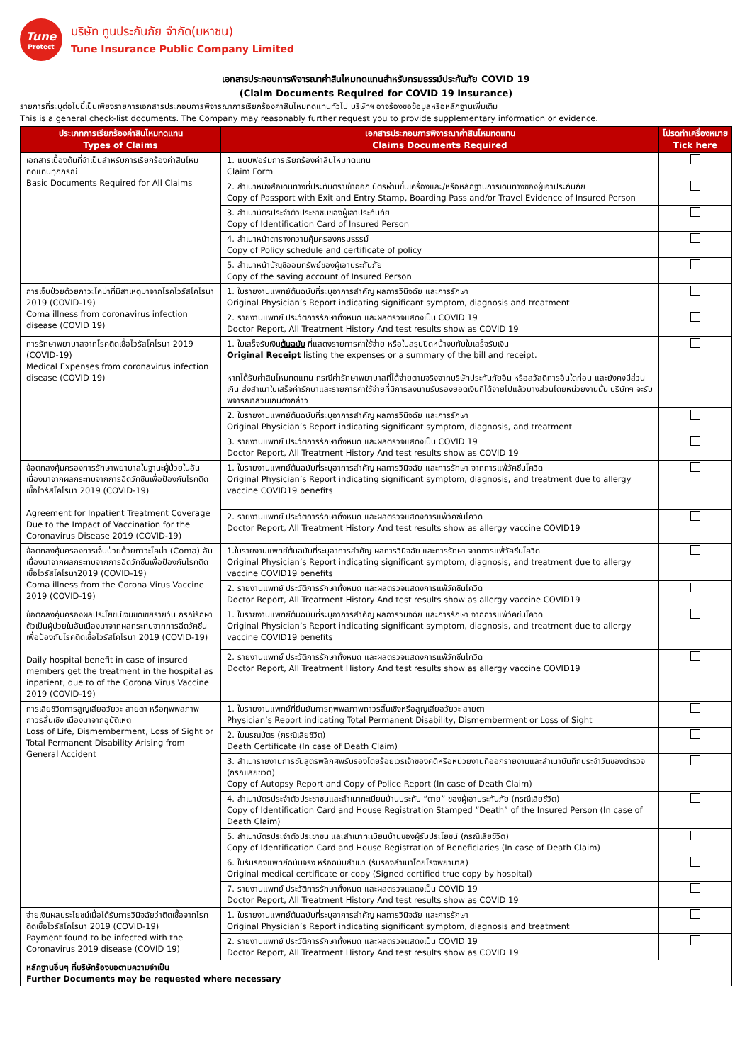Tune
Protect
บริษัท ทูนประกันภัย จำกัด(มหาชน)
Tune Insurance Public Company Limited
เอกสารประกอบการพิจารณาค่าสินไหมทดแทนสำหรับกรมธรรม์ประกันภัย COVID 19
(Claim Documents Required for COVID 19 Insurance)
รายการที่ระบุต่อไปนี้เป็นเพียงรายการเอกสารประกอบการพิจารณาการเรียกร้องค่าสินไหมทดแทนทั่วไป บริษัทฯ อาจร้องขอข้อมูลหรือหลักฐานเพิ่มเติม
This is a general check-list documents. The Company may reasonably further request you to provide supplementary information or evidence.
| ประเภทการเรียกร้องค่าสินไหมทดแทน Types of Claims | เอกสารประกอบการพิจารณาค่าสินไหมทดแทน Claims Documents Required | โปรดทำเครื่องหมาย Tick here |
| --- | --- | --- |
| เอกสารเบื้องต้นที่จำเป็นสำหรับการเรียกร้องค่าสินไหมทดแทนทุกกรณี Basic Documents Required for All Claims | 1. แบบฟอร์มการเรียกร้องค่าสินไหมทดแทน Claim Form | |
| | 2. สำเนาหนังสือเดินทางที่ประทับตราเข้าออก บัตรผ่านขึ้นเครื่องและ/หรือหลักฐานการเดินทางของผู้เอาประกันภัย Copy of Passport with Exit and Entry Stamp, Boarding Pass and/or Travel Evidence of Insured Person | |
| | 3. สำเนาบัตรประจำตัวประชาชนของผู้เอาประกันภัย Copy of Identification Card of Insured Person | |
| | 4. สำเนาหน้าตารางความคุ้มครองกรมธรรม์ Copy of Policy schedule and certificate of policy | |
| | 5. สำเนาหน้าบัญชีออมทรัพย์ของผู้เอาประกันภัย Copy of the saving account of Insured Person | |
| การเจ็บป่วยด้วยภาวะโคม่าที่มีสาเหตุมาจากโรคไวรัสโคโรนา 2019 (COVID-19) Coma illness from coronavirus infection disease (COVID 19) | 1. ใบรายงานแพทย์ต้นฉบับที่ระบุอาการสำคัญ ผลการวินิจฉัย และการรักษา Original Physician’s Report indicating significant symptom, diagnosis and treatment | |
| | 2. รายงานแพทย์ ประวัติการรักษาทั้งหมด และผลตรวจแสดงเป็น COVID 19 Doctor Report, All Treatment History And test results show as COVID 19 | |
| การรักษาพยาบาลจากโรคติดเชื้อไวรัสโคโรนา 2019 (COVID-19) Medical Expenses from coronavirus infection disease (COVID 19) | 1. ใบเสร็จรับเงิน ต้นฉบับ ที่แสดงรายการค่าใช้จ่าย หรือใบสรุปปิดหน้างบกับใบเสร็จรับเงิน Original Receipt listing the expenses or a summary of the bill and receipt. หากได้รับค่าสินไหมทดแทน กรณีค่ารักษาพยาบาลที่ได้จ่ายตามจริงจากบริษัทประกันภัยอื่น หรือสวัสดิการอื่นใดก่อน และยังคงมีส่วนเกิน ส่งสำเนาใบเสร็จค่ารักษาและรายการค่าใช้จ่ายที่มีการลงนามรับรองยอดเงินที่ได้จ่ายไปแล้วบางส่วนโดยหน่วยงานนั้น บริษัทฯ จะรับพิจารณาส่วนเกินดังกล่าว | |
| | 2. ใบรายงานแพทย์ต้นฉบับที่ระบุอาการสำคัญ ผลการวินิจฉัย และการรักษา Original Physician’s Report indicating significant symptom, diagnosis, and treatment | |
| | 3. รายงานแพทย์ ประวัติการรักษาทั้งหมด และผลตรวจแสดงเป็น COVID 19 Doctor Report, All Treatment History And test results show as COVID 19 | |
| ข้อตกลงคุ้มครองการรักษาพยาบาลในฐานะผู้ป่วยในอันเนื่องมาจากผลกระทบจากการฉีดวัคซีนเพื่อป้องกันโรคติดเชื้อไวรัสโคโรนา 2019 (COVID-19) Agreement for Inpatient Treatment Coverage Due to the Impact of Vaccination for the Coronavirus Disease 2019 (COVID-19) | 1. ใบรายงานแพทย์ต้นฉบับที่ระบุอาการสำคัญ ผลการวินิจฉัย และการรักษา จากการแพ้วัคซีนโควิด Original Physician’s Report indicating significant symptom, diagnosis, and treatment due to allergy vaccine COVID19 benefits | |
| | 2. รายงานแพทย์ ประวัติการรักษาทั้งหมด และผลตรวจแสดงการแพ้วัคซีนโควิด Doctor Report, All Treatment History And test results show as allergy vaccine COVID19 | |
| ข้อตกลงคุ้มครองการเจ็บป่วยด้วยภาวะโคม่า (Coma) อันเนื่องมาจากผลกระทบจากการฉีดวัคซีนเพื่อป้องกันโรคติดเชื้อไวรัสโคโรนา2019 (COVID-19) Coma illness from the Corona Virus Vaccine 2019 (COVID-19) | 1.ใบรายงานแพทย์ต้นฉบับที่ระบุอาการสำคัญ ผลการวินิจฉัย และการรักษา จากการแพ้วัคซีนโควิด Original Physician’s Report indicating significant symptom, diagnosis, and treatment due to allergy vaccine COVID19 benefits | |
| | 2. รายงานแพทย์ ประวัติการรักษาทั้งหมด และผลตรวจแสดงการแพ้วัคซีนโควิด Doctor Report, All Treatment History And test results show as allergy vaccine COVID19 | |
| ข้อตกลงคุ้มครองผลประโยชน์เงินชดเชยรายวัน กรณีรักษาตัวเป็นผู้ป่วยในอันเนื่องมาจากผลกระทบจากการฉีดวัคซีนเพื่อป้องกันโรคติดเชื้อไวรัสโคโรนา 2019 (COVID-19) Daily hospital benefit in case of insured members get the treatment in the hospital as inpatient, due to of the Corona Virus Vaccine 2019 (COVID-19) | 1. ใบรายงานแพทย์ต้นฉบับที่ระบุอาการสำคัญ ผลการวินิจฉัย และการรักษา จากการแพ้วัคซีนโควิด Original Physician’s Report indicating significant symptom, diagnosis, and treatment due to allergy vaccine COVID19 benefits | |
| | 2. รายงานแพทย์ ประวัติการรักษาทั้งหมด และผลตรวจแสดงการแพ้วัคซีนโควิด Doctor Report, All Treatment History And test results show as allergy vaccine COVID19 | |
| การเสียชีวิตการสูญเสียอวัยวะ สายตา หรือทุพพลภาพถาวรสิ้นเชิง เนื่องมาจากอุบัติเหตุ Loss of Life, Dismemberment, Loss of Sight or Total Permanent Disability Arising from General Accident | 1. ใบรายงานแพทย์ที่ยืนยันการทุพพลภาพถาวรสิ้นเชิงหรือสูญเสียอวัยวะ สายตา Physician’s Report indicating Total Permanent Disability, Dismemberment or Loss of Sight | |
| | 2. ใบมรณบัตร (กรณีเสียชีวิต) Death Certificate (In case of Death Claim) | |
| | 3. สำเนารายงานการชันสูตรพลิกศพรับรองโดยร้อยเวรเจ้าของคดีหรือหน่วยงานที่ออกรายงานและสำเนาบันทึกประจำวันของตำรวจ (กรณีเสียชีวิต) Copy of Autopsy Report and Copy of Police Report (In case of Death Claim) | |
| | 4. สำเนาบัตรประจำตัวประชาชนและสำเนาทะเบียนบ้านประทับ “ตาย” ของผู้เอาประกันภัย (กรณีเสียชีวิต) Copy of Identification Card and House Registration Stamped “Death” of the Insured Person (In case of Death Claim) | |
| | 5. สำเนาบัตรประจำตัวประชาชน และสำเนาทะเบียนบ้านของผู้รับประโยชน์ (กรณีเสียชีวิต) Copy of Identification Card and House Registration of Beneficiaries (In case of Death Claim) | |
| | 6. ใบรับรองแพทย์ฉบับจริง หรือฉบับสำเนา (รับรองสำเนาโดยโรงพยาบาล) Original medical certificate or copy (Signed certified true copy by hospital) | |
| | 7. รายงานแพทย์ ประวัติการรักษาทั้งหมด และผลตรวจแสดงเป็น COVID 19 Doctor Report, All Treatment History And test results show as COVID 19 | |
| จ่ายเงินผลประโยชน์เมื่อได้รับการวินิจฉัยว่าติดเชื้อจากโรคติดเชื้อไวรัสโคโรนา 2019 (COVID-19) Payment found to be infected with the Coronavirus 2019 disease (COVID 19) | 1. ใบรายงานแพทย์ต้นฉบับที่ระบุอาการสำคัญ ผลการวินิจฉัย และการรักษา Original Physician’s Report indicating significant symptom, diagnosis and treatment | |
| | 2. รายงานแพทย์ ประวัติการรักษาทั้งหมด และผลตรวจแสดงเป็น COVID 19 Doctor Report, All Treatment History And test results show as COVID 19 | |
| หลักฐานอื่นๆ ที่บริษัทร้องขอตามความจำเป็น Further Documents may be requested where necessary | | |